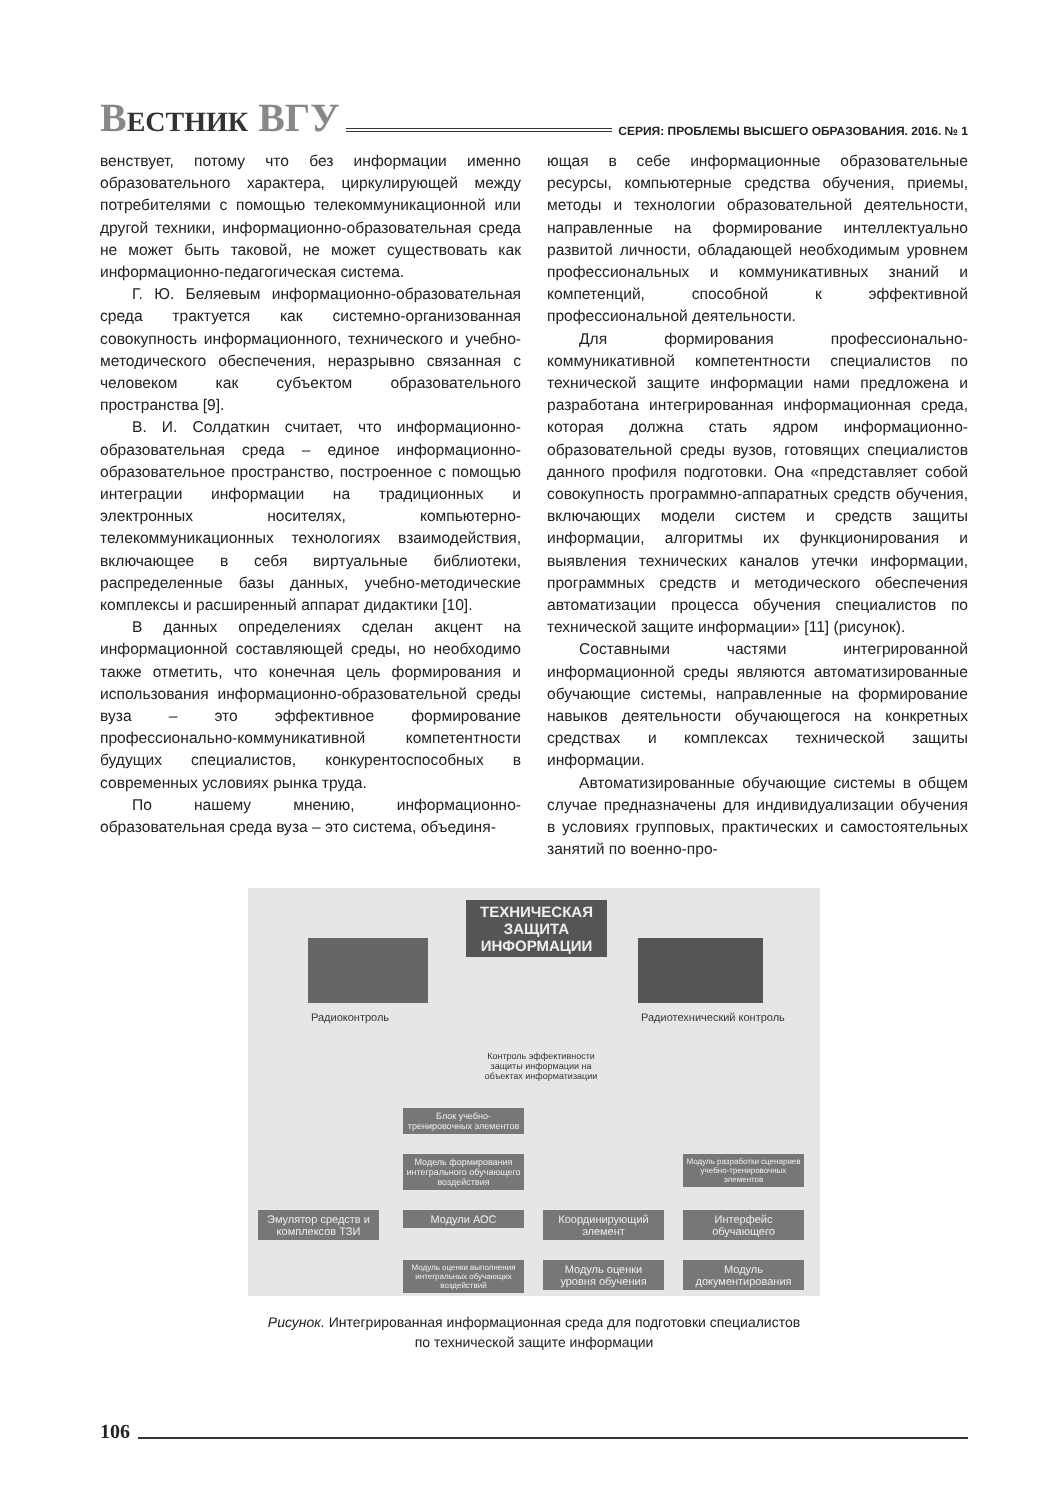ВЕСТНИК ВГУ СЕРИЯ: ПРОБЛЕМЫ ВЫСШЕГО ОБРАЗОВАНИЯ. 2016. № 1
венствует, потому что без информации именно образовательного характера, циркулирующей между потребителями с помощью телекоммуникационной или другой техники, информационно-образовательная среда не может быть таковой, не может существовать как информационно-педагогическая система.
Г. Ю. Беляевым информационно-образовательная среда трактуется как системно-организованная совокупность информационного, технического и учебно-методического обеспечения, неразрывно связанная с человеком как субъектом образовательного пространства [9].
В. И. Солдаткин считает, что информационно-образовательная среда – единое информационно-образовательное пространство, построенное с помощью интеграции информации на традиционных и электронных носителях, компьютерно-телекоммуникационных технологиях взаимодействия, включающее в себя виртуальные библиотеки, распределенные базы данных, учебно-методические комплексы и расширенный аппарат дидактики [10].
В данных определениях сделан акцент на информационной составляющей среды, но необходимо также отметить, что конечная цель формирования и использования информационно-образовательной среды вуза – это эффективное формирование профессионально-коммуникативной компетентности будущих специалистов, конкурентоспособных в современных условиях рынка труда.
По нашему мнению, информационно-образовательная среда вуза – это система, объединя-
ющая в себе информационные образовательные ресурсы, компьютерные средства обучения, приемы, методы и технологии образовательной деятельности, направленные на формирование интеллектуально развитой личности, обладающей необходимым уровнем профессиональных и коммуникативных знаний и компетенций, способной к эффективной профессиональной деятельности.
Для формирования профессионально-коммуникативной компетентности специалистов по технической защите информации нами предложена и разработана интегрированная информационная среда, которая должна стать ядром информационно-образовательной среды вузов, готовящих специалистов данного профиля подготовки. Она «представляет собой совокупность программно-аппаратных средств обучения, включающих модели систем и средств защиты информации, алгоритмы их функционирования и выявления технических каналов утечки информации, программных средств и методического обеспечения автоматизации процесса обучения специалистов по технической защите информации» [11] (рисунок).
Составными частями интегрированной информационной среды являются автоматизированные обучающие системы, направленные на формирование навыков деятельности обучающегося на конкретных средствах и комплексах технической защиты информации.
Автоматизированные обучающие системы в общем случае предназначены для индивидуализации обучения в условиях групповых, практических и самостоятельных занятий по военно-про-
ТЕХНИЧЕСКАЯ ЗАЩИТА ИНФОРМАЦИИ
Радиоконтроль Радиотехнический контроль
Контроль эффективности защиты информации на объектах информатизации
Блок учебно-тренировочных элементов
Модель формирования интегрального обучающего воздействия
Модуль разработки сценариев учебно-тренировочных элементов
Эмулятор средств и комплексов ТЗИ
Модули АОС
Координирующий элемент
Интерфейс обучающего
Модуль оценки выполнения интегральных обучающих воздействий
Модуль оценки уровня обучения
Модуль документирования
Рисунок. Интегрированная информационная среда для подготовки специалистов
по технической защите информации
106